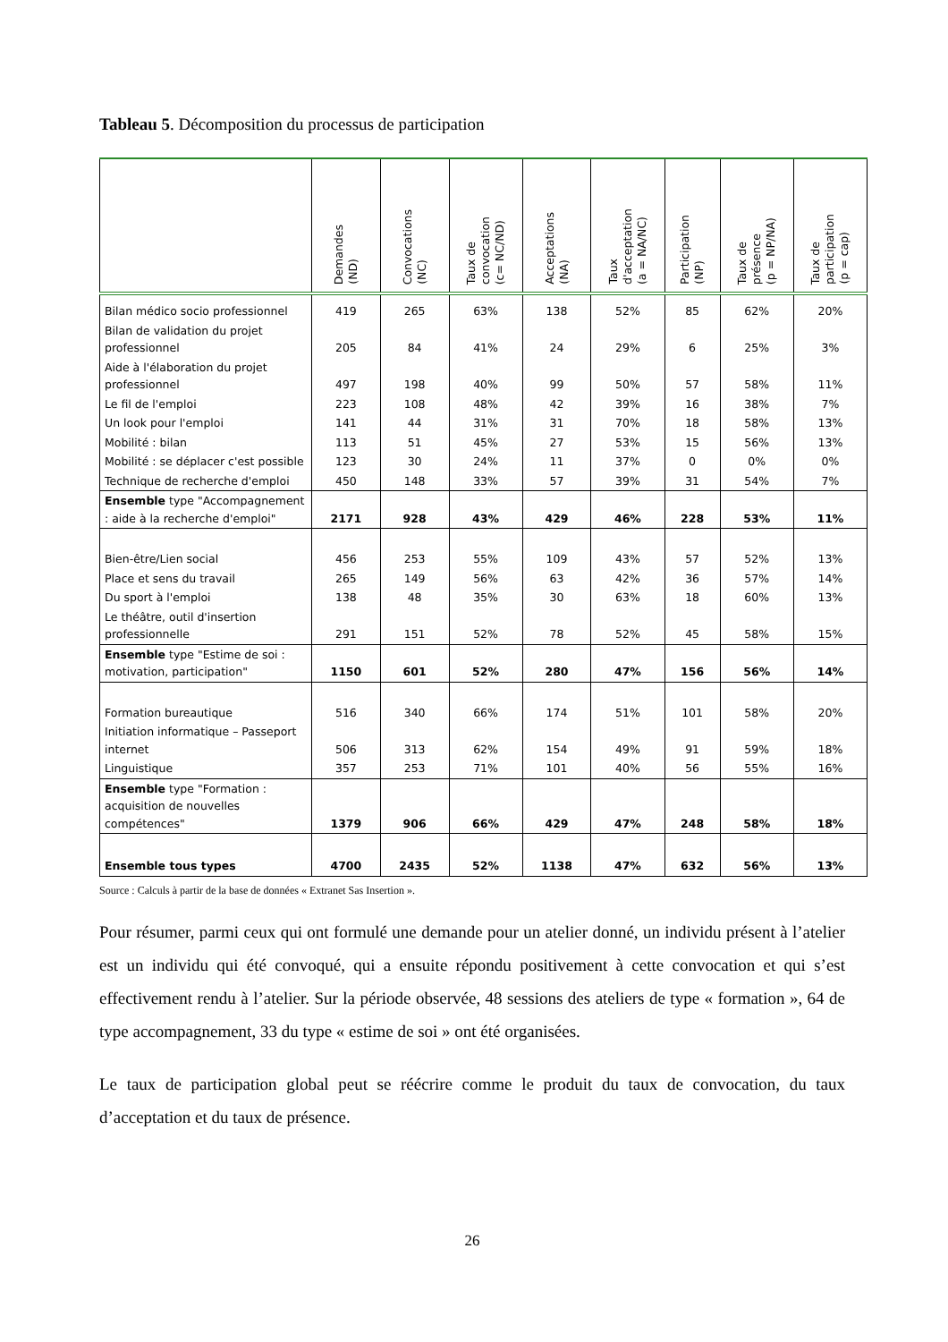Tableau 5. Décomposition du processus de participation
| | Demandes (ND) | Convocations (NC) | Taux de convocation (c= NC/ND) | Acceptations (NA) | Taux d'acceptation (a = NA/NC) | Participation (NP) | Taux de présence (p = NP/NA) | Taux de participation (p = cap) |
| --- | --- | --- | --- | --- | --- | --- | --- | --- |
| Bilan médico socio professionnel | 419 | 265 | 63% | 138 | 52% | 85 | 62% | 20% |
| Bilan de validation du projet professionnel | 205 | 84 | 41% | 24 | 29% | 6 | 25% | 3% |
| Aide à l'élaboration du projet professionnel | 497 | 198 | 40% | 99 | 50% | 57 | 58% | 11% |
| Le fil de l'emploi | 223 | 108 | 48% | 42 | 39% | 16 | 38% | 7% |
| Un look pour l'emploi | 141 | 44 | 31% | 31 | 70% | 18 | 58% | 13% |
| Mobilité : bilan | 113 | 51 | 45% | 27 | 53% | 15 | 56% | 13% |
| Mobilité : se déplacer c'est possible | 123 | 30 | 24% | 11 | 37% | 0 | 0% | 0% |
| Technique de recherche d'emploi | 450 | 148 | 33% | 57 | 39% | 31 | 54% | 7% |
| Ensemble type "Accompagnement : aide à la recherche d'emploi" | 2171 | 928 | 43% | 429 | 46% | 228 | 53% | 11% |
| Bien-être/Lien social | 456 | 253 | 55% | 109 | 43% | 57 | 52% | 13% |
| Place et sens du travail | 265 | 149 | 56% | 63 | 42% | 36 | 57% | 14% |
| Du sport à l'emploi | 138 | 48 | 35% | 30 | 63% | 18 | 60% | 13% |
| Le théâtre, outil d'insertion professionnelle | 291 | 151 | 52% | 78 | 52% | 45 | 58% | 15% |
| Ensemble type "Estime de soi : motivation, participation" | 1150 | 601 | 52% | 280 | 47% | 156 | 56% | 14% |
| Formation bureautique | 516 | 340 | 66% | 174 | 51% | 101 | 58% | 20% |
| Initiation informatique – Passeport internet | 506 | 313 | 62% | 154 | 49% | 91 | 59% | 18% |
| Linguistique | 357 | 253 | 71% | 101 | 40% | 56 | 55% | 16% |
| Ensemble type "Formation : acquisition de nouvelles compétences" | 1379 | 906 | 66% | 429 | 47% | 248 | 58% | 18% |
| Ensemble tous types | 4700 | 2435 | 52% | 1138 | 47% | 632 | 56% | 13% |
Source : Calculs à partir de la base de données « Extranet Sas Insertion ».
Pour résumer, parmi ceux qui ont formulé une demande pour un atelier donné, un individu présent à l’atelier est un individu qui été convoqué, qui a ensuite répondu positivement à cette convocation et qui s’est effectivement rendu à l’atelier. Sur la période observée, 48 sessions des ateliers de type « formation », 64 de type accompagnement, 33 du type « estime de soi » ont été organisées.
Le taux de participation global peut se réécrire comme le produit du taux de convocation, du taux d’acceptation et du taux de présence.
26